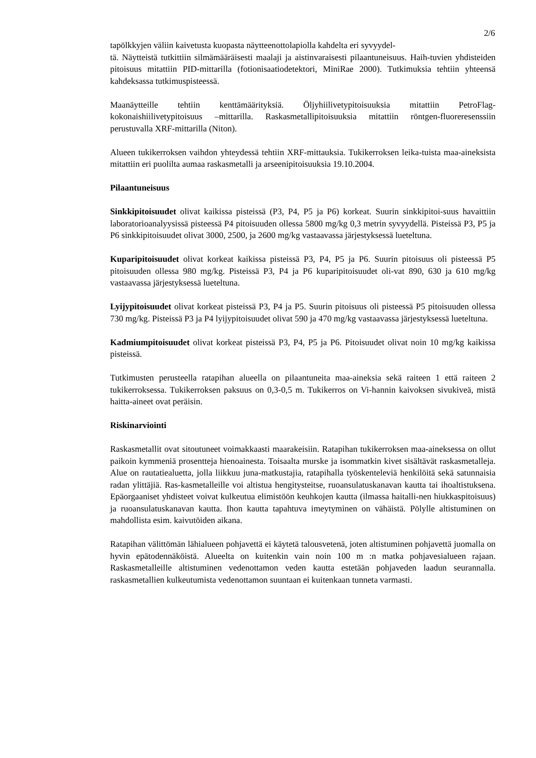2/6
tapölkkyjen väliin kaivetusta kuopasta näytteenottolapiolla kahdelta eri syvyydel-
tä. Näytteistä tutkittiin silmämääräisesti maalaji ja aistinvaraisesti pilaantuneisuus. Haih-tuvien yhdisteiden pitoisuus mitattiin PID-mittarilla (fotionisaatiodetektori, MiniRae 2000). Tutkimuksia tehtiin yhteensä kahdeksassa tutkimuspisteessä.
Maanäytteille tehtiin kenttämäärityksiä. Öljyhiilivetypitoisuuksia mitattiin PetroFlag-kokonaishiilivetypitoisuus –mittarilla. Raskasmetallipitoisuuksia mitattiin röntgen-fluoreresenssiin perustuvalla XRF-mittarilla (Niton).
Alueen tukikerroksen vaihdon yhteydessä tehtiin XRF-mittauksia. Tukikerroksen leika-tuista maa-aineksista mitattiin eri puolilta aumaa raskasmetalli ja arseenipitoisuuksia 19.10.2004.
Pilaantuneisuus
Sinkkipitoisuudet olivat kaikissa pisteissä (P3, P4, P5 ja P6) korkeat. Suurin sinkkipitoi-suus havaittiin laboratorioanalyysissä pisteessä P4 pitoisuuden ollessa 5800 mg/kg 0,3 metrin syvyydellä. Pisteissä P3, P5 ja P6 sinkkipitoisuudet olivat 3000, 2500, ja 2600 mg/kg vastaavassa järjestyksessä lueteltuna.
Kuparipitoisuudet olivat korkeat kaikissa pisteissä P3, P4, P5 ja P6. Suurin pitoisuus oli pisteessä P5 pitoisuuden ollessa 980 mg/kg. Pisteissä P3, P4 ja P6 kuparipitoisuudet oli-vat 890, 630 ja 610 mg/kg vastaavassa järjestyksessä lueteltuna.
Lyijypitoisuudet olivat korkeat pisteissä P3, P4 ja P5. Suurin pitoisuus oli pisteessä P5 pitoisuuden ollessa 730 mg/kg. Pisteissä P3 ja P4 lyijypitoisuudet olivat 590 ja 470 mg/kg vastaavassa järjestyksessä lueteltuna.
Kadmiumpitoisuudet olivat korkeat pisteissä P3, P4, P5 ja P6. Pitoisuudet olivat noin 10 mg/kg kaikissa pisteissä.
Tutkimusten perusteella ratapihan alueella on pilaantuneita maa-aineksia sekä raiteen 1 että raiteen 2 tukikerroksessa. Tukikerroksen paksuus on 0,3-0,5 m. Tukikerros on Vi-hannin kaivoksen sivukiveä, mistä haitta-aineet ovat peräisin.
Riskinarviointi
Raskasmetallit ovat sitoutuneet voimakkaasti maarakeisiin. Ratapihan tukikerroksen maa-aineksessa on ollut paikoin kymmeniä prosentteja hienoainesta. Toisaalta murske ja isommatkin kivet sisältävät raskasmetalleja. Alue on rautatiealuetta, jolla liikkuu juna-matkustajia, ratapihalla työskenteleviä henkilöitä sekä satunnaisia radan ylittäjiä. Ras-kasmetalleille voi altistua hengitysteitse, ruoansulatuskanavan kautta tai ihoaltistuksena. Epäorgaaniset yhdisteet voivat kulkeutua elimistöön keuhkojen kautta (ilmassa haitalli-nen hiukkaspitoisuus) ja ruoansulatuskanavan kautta. Ihon kautta tapahtuva imeytyminen on vähäistä. Pölylle altistuminen on mahdollista esim. kaivutöiden aikana.
Ratapihan välittömän lähialueen pohjavettä ei käytetä talousvetenä, joten altistuminen pohjavettä juomalla on hyvin epätodennäköistä. Alueelta on kuitenkin vain noin 100 m :n matka pohjavesialueen rajaan. Raskasmetalleille altistuminen vedenottamon veden kautta estetään pohjaveden laadun seurannalla. raskasmetallien kulkeutumista vedenottamon suuntaan ei kuitenkaan tunneta varmasti.